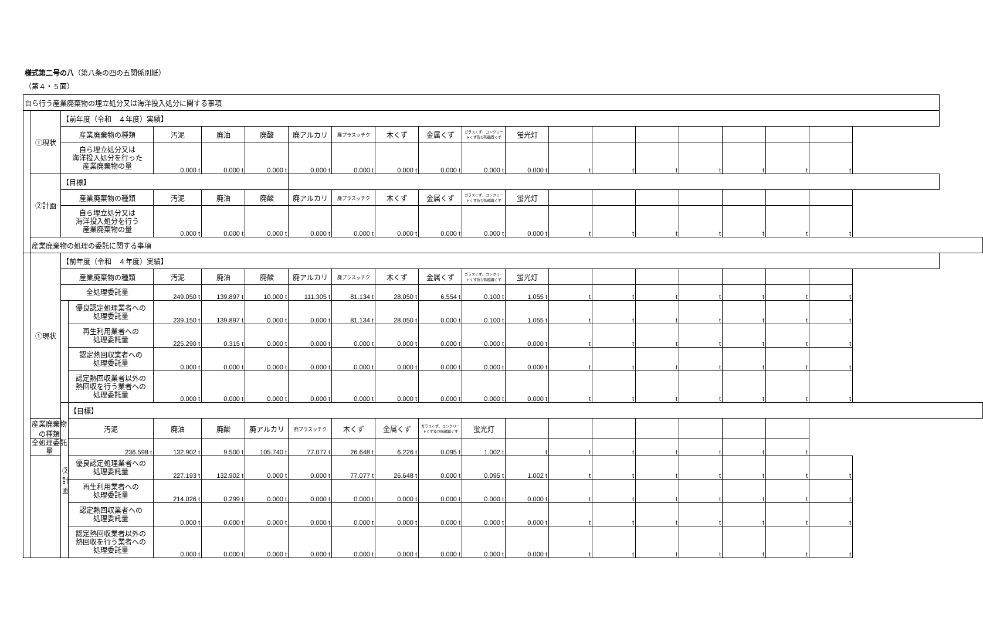様式第二号の八（第八条の四の五関係別紙）
（第４・５面）
| 自ら行う産業廃棄物の埋立処分又は海洋投入処分に関する事項 | | | | | | | | | | | | | | | | | | | |
| | ①現状 | 【前年度（令和 ４年度）実績】 | | | | | | | | | | | | | | | | | |
| | | 産業廃棄物の種類 | | 汚泥 | 廃油 | 廃酸 | 廃アルカリ | 廃プラスッチク | 木くず | 金属くず | ガラスくず、コンクリートくず及び陶磁器くず | 蛍光灯 | | | | | | | |
| | | 自ら埋立処分又は 海洋投入処分を行った 産業廃棄物の量 | | 0.000 t | 0.000 t | 0.000 t | 0.000 t | 0.000 t | 0.000 t | 0.000 t | 0.000 t | 0.000 t | t | t | t | t | t | t | t |
| | ②計画 | 【目標】 | | | | | | | | | | | | | | | | | |
| | | 産業廃棄物の種類 | | 汚泥 | 廃油 | 廃酸 | 廃アルカリ | 廃プラスッチク | 木くず | 金属くず | ガラスくず、コンクリートくず及び陶磁器くず | 蛍光灯 | | | | | | | |
| | | 自ら埋立処分又は 海洋投入処分を行う 産業廃棄物の量 | | 0.000 t | 0.000 t | 0.000 t | 0.000 t | 0.000 t | 0.000 t | 0.000 t | 0.000 t | 0.000 t | t | t | t | t | t | t | t |
| | 産業廃棄物の処理の委託に関する事項 | | | | | | | | | | | | | | | | | | |
| | ①現状 | 【前年度（令和 ４年度）実績】 | | | | | | | | | | | | | | | | | |
| | | 産業廃棄物の種類 | | 汚泥 | 廃油 | 廃酸 | 廃アルカリ | 廃プラスッチク | 木くず | 金属くず | ガラスくず、コンクリートくず及び陶磁器くず | 蛍光灯 | | | | | | | |
| | | 全処理委託量 | | 249.050 t | 139.897 t | 10.000 t | 111.305 t | 81.134 t | 28.050 t | 6.554 t | 0.100 t | 1.055 t | t | t | t | t | t | t | t |
| | | | 優良認定処理業者への 処理委託量 | 239.150 t | 139.897 t | 0.000 t | 0.000 t | 81.134 t | 28.050 t | 0.000 t | 0.100 t | 1.055 t | t | t | t | t | t | t | t |
| | | | 再生利用業者への 処理委託量 | 225.290 t | 0.315 t | 0.000 t | 0.000 t | 0.000 t | 0.000 t | 0.000 t | 0.000 t | 0.000 t | t | t | t | t | t | t | t |
| | | | 認定熱回収業者への 処理委託量 | 0.000 t | 0.000 t | 0.000 t | 0.000 t | 0.000 t | 0.000 t | 0.000 t | 0.000 t | 0.000 t | t | t | t | t | t | t | t |
| | | | 認定熱回収業者以外の 熱回収を行う業者への 処理委託量 | 0.000 t | 0.000 t | 0.000 t | 0.000 t | 0.000 t | 0.000 t | 0.000 t | 0.000 t | 0.000 t | t | t | t | t | t | t | t |
| | | ②計画 | 【目標】 | | | | | | | | | | | | | | | | |
| | 産業廃棄物の種類 | | 汚泥 | 廃油 | 廃酸 | 廃アルカリ | 廃プラスッチク | 木くず | 金属くず | ガラスくず、コンクリートくず及び陶磁器くず | 蛍光灯 | | | | | | | | |
| | 全処理委託量 | | 236.598 t | 132.902 t | 9.500 t | 105.740 t | 77.077 t | 26.648 t | 6.226 t | 0.095 t | 1.002 t | t | t | t | t | t | t | t | |
| | | | 優良認定処理業者への 処理委託量 | 227.193 t | 132.902 t | 0.000 t | 0.000 t | 77.077 t | 26.648 t | 0.000 t | 0.095 t | 1.002 t | t | t | t | t | t | t | t |
| | | | 再生利用業者への 処理委託量 | 214.026 t | 0.299 t | 0.000 t | 0.000 t | 0.000 t | 0.000 t | 0.000 t | 0.000 t | 0.000 t | t | t | t | t | t | t | t |
| | | | 認定熱回収業者への 処理委託量 | 0.000 t | 0.000 t | 0.000 t | 0.000 t | 0.000 t | 0.000 t | 0.000 t | 0.000 t | 0.000 t | t | t | t | t | t | t | t |
| | | | 認定熱回収業者以外の 熱回収を行う業者への 処理委託量 | 0.000 t | 0.000 t | 0.000 t | 0.000 t | 0.000 t | 0.000 t | 0.000 t | 0.000 t | 0.000 t | t | t | t | t | t | t | t |